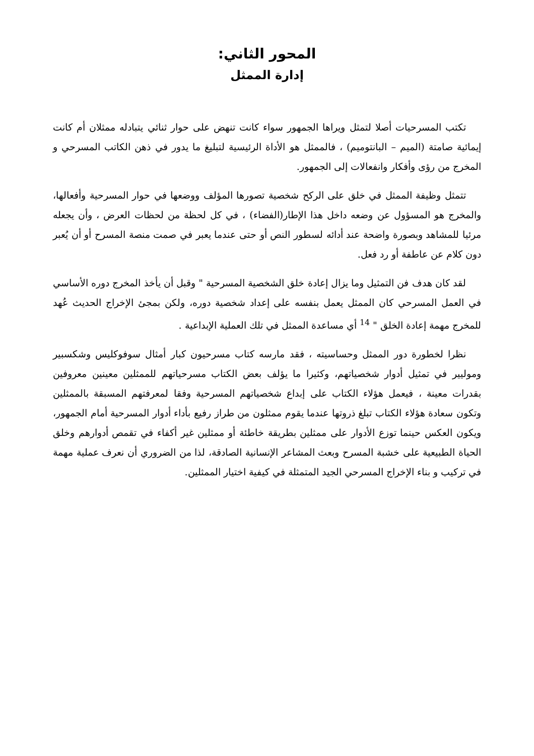المحور الثاني:
إدارة الممثل
تكتب المسرحيات أصلا لتمثل ويراها الجمهور سواء كانت تنهض على حوار ثنائي يتبادله ممثلان أم كانت إيمائية صامتة (الميم – البانتوميم) ، فالممثل هو الأداة الرئيسية لتبليغ ما يدور في ذهن الكاتب المسرحي و المخرج من رؤى وأفكار وانفعالات إلى الجمهور.
تتمثل وظيفة الممثل في خلق على الركح شخصية تصورها المؤلف ووضعها في حوار المسرحية وأفعالها، والمخرج هو المسؤول عن وضعه داخل هذا الإطار(الفضاء) ، في كل لحظة من لحظات العرض ، وأن يجعله مرئيا للمشاهد وبصورة واضحة عند أدائه لسطور النص أو حتى عندما يعبر في صمت منصة المسرح أو أن يُعبر دون كلام عن عاطفة أو رد فعل.
لقد كان هدف فن التمثيل وما يزال إعادة خلق الشخصية المسرحية " وقبل أن يأخذ المخرج دوره الأساسي في العمل المسرحي كان الممثل يعمل بنفسه على إعداد شخصية دوره، ولكن بمجئ الإخراج الحديث عُهد للمخرج مهمة إعادة الخلق " <sup>14</sup> أي مساعدة الممثل في تلك العملية الإبداعية .
نظرا لخطورة دور الممثل وحساسيته ، فقد مارسه كتاب مسرحيون كبار أمثال سوفوكليس وشكسبير وموليير في تمثيل أدوار شخصياتهم، وكثيرا ما يؤلف بعض الكتاب مسرحياتهم للممثلين معينين معروفين بقدرات معينة ، فيعمل هؤلاء الكتاب على إبداع شخصياتهم المسرحية وفقا لمعرفتهم المسبقة بالممثلين وتكون سعادة هؤلاء الكتاب تبلغ ذروتها عندما يقوم ممثلون من طراز رفيع بأداء أدوار المسرحية أمام الجمهور، ويكون العكس حينما توزع الأدوار على ممثلين بطريقة خاطئة أو ممثلين غير أكفاء في تقمص أدوارهم وخلق الحياة الطبيعية على خشبة المسرح وبعث المشاعر الإنسانية الصادقة، لذا من الضروري أن نعرف عملية مهمة في تركيب و بناء الإخراج المسرحي الجيد المتمثلة في كيفية اختيار الممثلين.